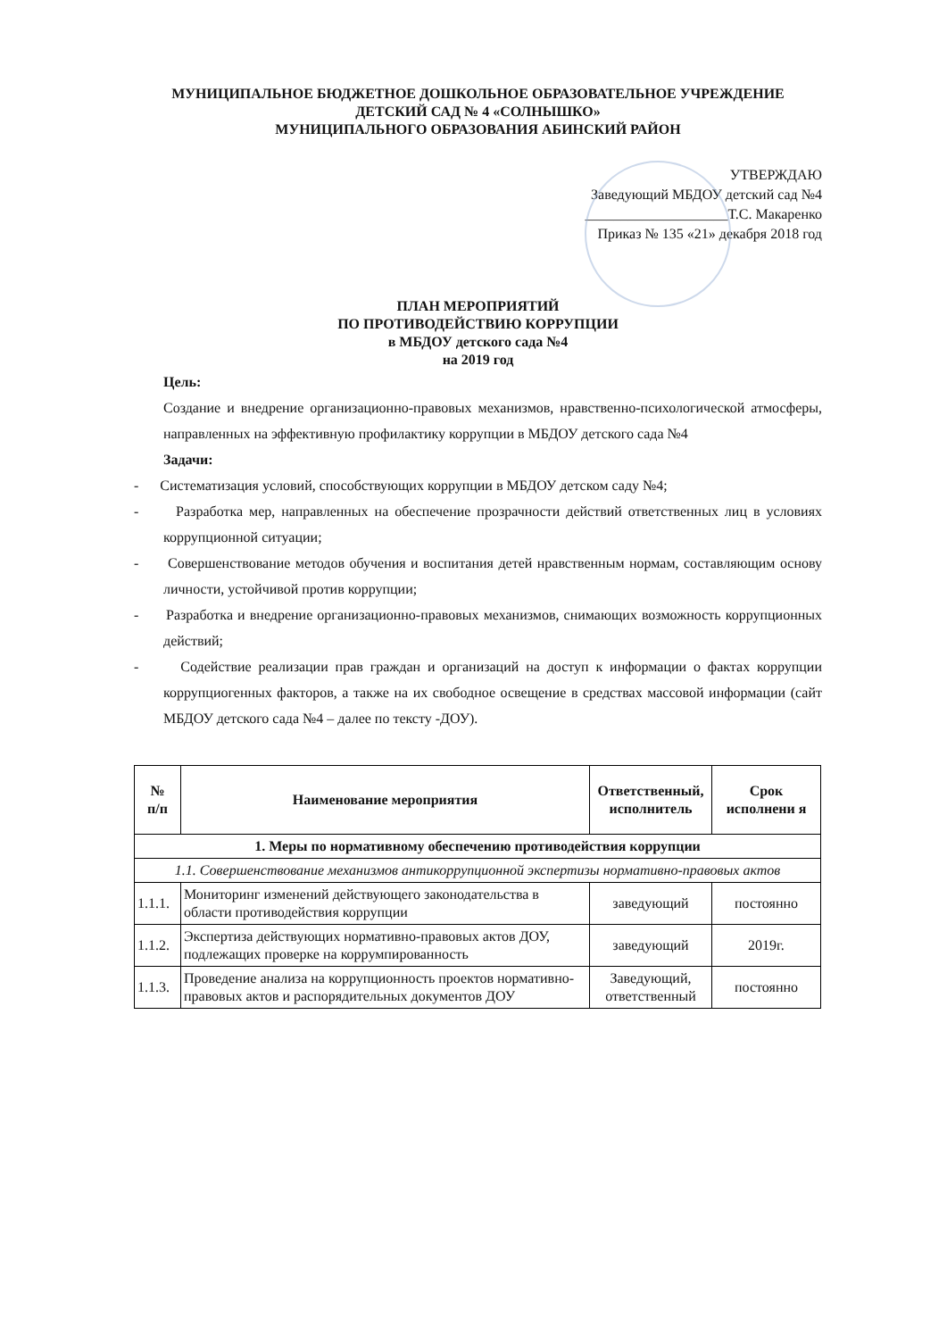МУНИЦИПАЛЬНОЕ БЮДЖЕТНОЕ ДОШКОЛЬНОЕ ОБРАЗОВАТЕЛЬНОЕ УЧРЕЖДЕНИЕ
ДЕТСКИЙ САД № 4 «СОЛНЫШКО»
МУНИЦИПАЛЬНОГО ОБРАЗОВАНИЯ АБИНСКИЙ РАЙОН
УТВЕРЖДАЮ
Заведующий МБДОУ детский сад №4
____________________Т.С. Макаренко
Приказ № 135 «21» декабря 2018 год
ПЛАН МЕРОПРИЯТИЙ
ПО ПРОТИВОДЕЙСТВИЮ КОРРУПЦИИ
в МБДОУ детского сада №4
на 2019 год
Цель:
Создание и внедрение организационно-правовых механизмов, нравственно-психологической атмосферы, направленных на эффективную профилактику коррупции в МБДОУ детского сада №4
Задачи:
- Систематизация условий, способствующих коррупции в МБДОУ детском саду №4;
- Разработка мер, направленных на обеспечение прозрачности действий ответственных лиц в условиях коррупционной ситуации;
- Совершенствование методов обучения и воспитания детей нравственным нормам, составляющим основу личности, устойчивой против коррупции;
- Разработка и внедрение организационно-правовых механизмов, снимающих возможность коррупционных действий;
- Содействие реализации прав граждан и организаций на доступ к информации о фактах коррупции коррупциогенных факторов, а также на их свободное освещение в средствах массовой информации (сайт МБДОУ детского сада №4 – далее по тексту -ДОУ).
| № п/п | Наименование мероприятия | Ответственный, исполнитель | Срок исполнени я |
| --- | --- | --- | --- |
| 1. Меры по нормативному обеспечению противодействия коррупции | | | |
| 1.1. Совершенствование механизмов антикоррупционной экспертизы нормативно-правовых актов | | | |
| 1.1.1. | Мониторинг изменений действующего законодательства в области противодействия коррупции | заведующий | постоянно |
| 1.1.2. | Экспертиза действующих нормативно-правовых актов ДОУ, подлежащих проверке на коррумпированность | заведующий | 2019г. |
| 1.1.3. | Проведение анализа на коррупционность проектов нормативно-правовых актов и распорядительных документов ДОУ | Заведующий, ответственный | постоянно |